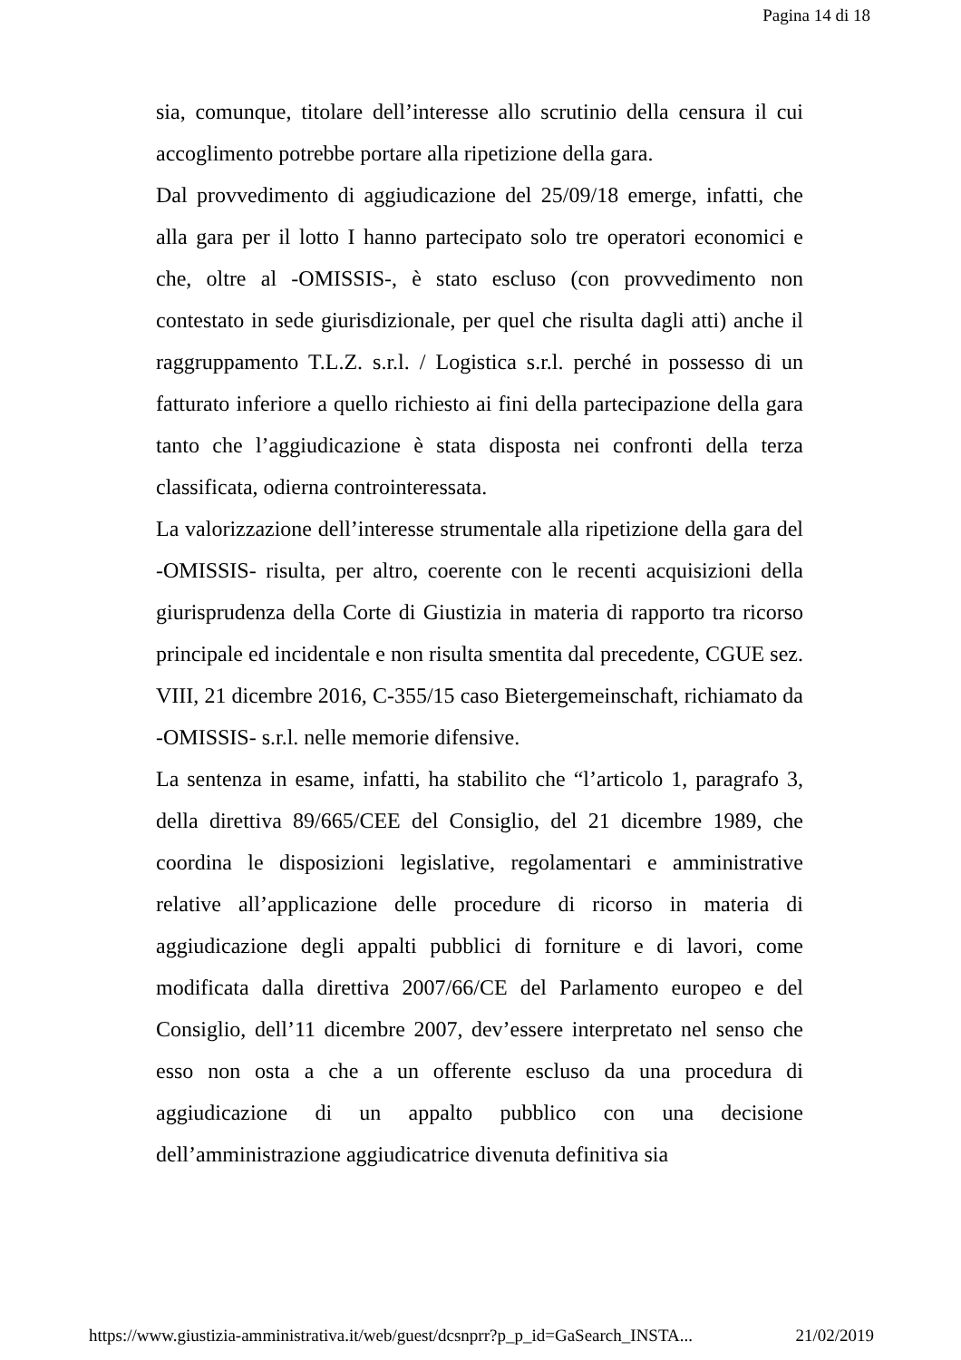Pagina 14 di 18
sia, comunque, titolare dell’interesse allo scrutinio della censura il cui accoglimento potrebbe portare alla ripetizione della gara.
Dal provvedimento di aggiudicazione del 25/09/18 emerge, infatti, che alla gara per il lotto I hanno partecipato solo tre operatori economici e che, oltre al -OMISSIS-, è stato escluso (con provvedimento non contestato in sede giurisdizionale, per quel che risulta dagli atti) anche il raggruppamento T.L.Z. s.r.l. / Logistica s.r.l. perché in possesso di un fatturato inferiore a quello richiesto ai fini della partecipazione della gara tanto che l’aggiudicazione è stata disposta nei confronti della terza classificata, odierna controinteressata.
La valorizzazione dell’interesse strumentale alla ripetizione della gara del -OMISSIS- risulta, per altro, coerente con le recenti acquisizioni della giurisprudenza della Corte di Giustizia in materia di rapporto tra ricorso principale ed incidentale e non risulta smentita dal precedente, CGUE sez. VIII, 21 dicembre 2016, C-355/15 caso Bietergemeinschaft, richiamato da -OMISSIS- s.r.l. nelle memorie difensive.
La sentenza in esame, infatti, ha stabilito che “l’articolo 1, paragrafo 3, della direttiva 89/665/CEE del Consiglio, del 21 dicembre 1989, che coordina le disposizioni legislative, regolamentari e amministrative relative all’applicazione delle procedure di ricorso in materia di aggiudicazione degli appalti pubblici di forniture e di lavori, come modificata dalla direttiva 2007/66/CE del Parlamento europeo e del Consiglio, dell’11 dicembre 2007, dev’essere interpretato nel senso che esso non osta a che a un offerente escluso da una procedura di aggiudicazione di un appalto pubblico con una decisione dell’amministrazione aggiudicatrice divenuta definitiva sia
https://www.giustizia-amministrativa.it/web/guest/dcsnprr?p_p_id=GaSearch_INSTA... 21/02/2019